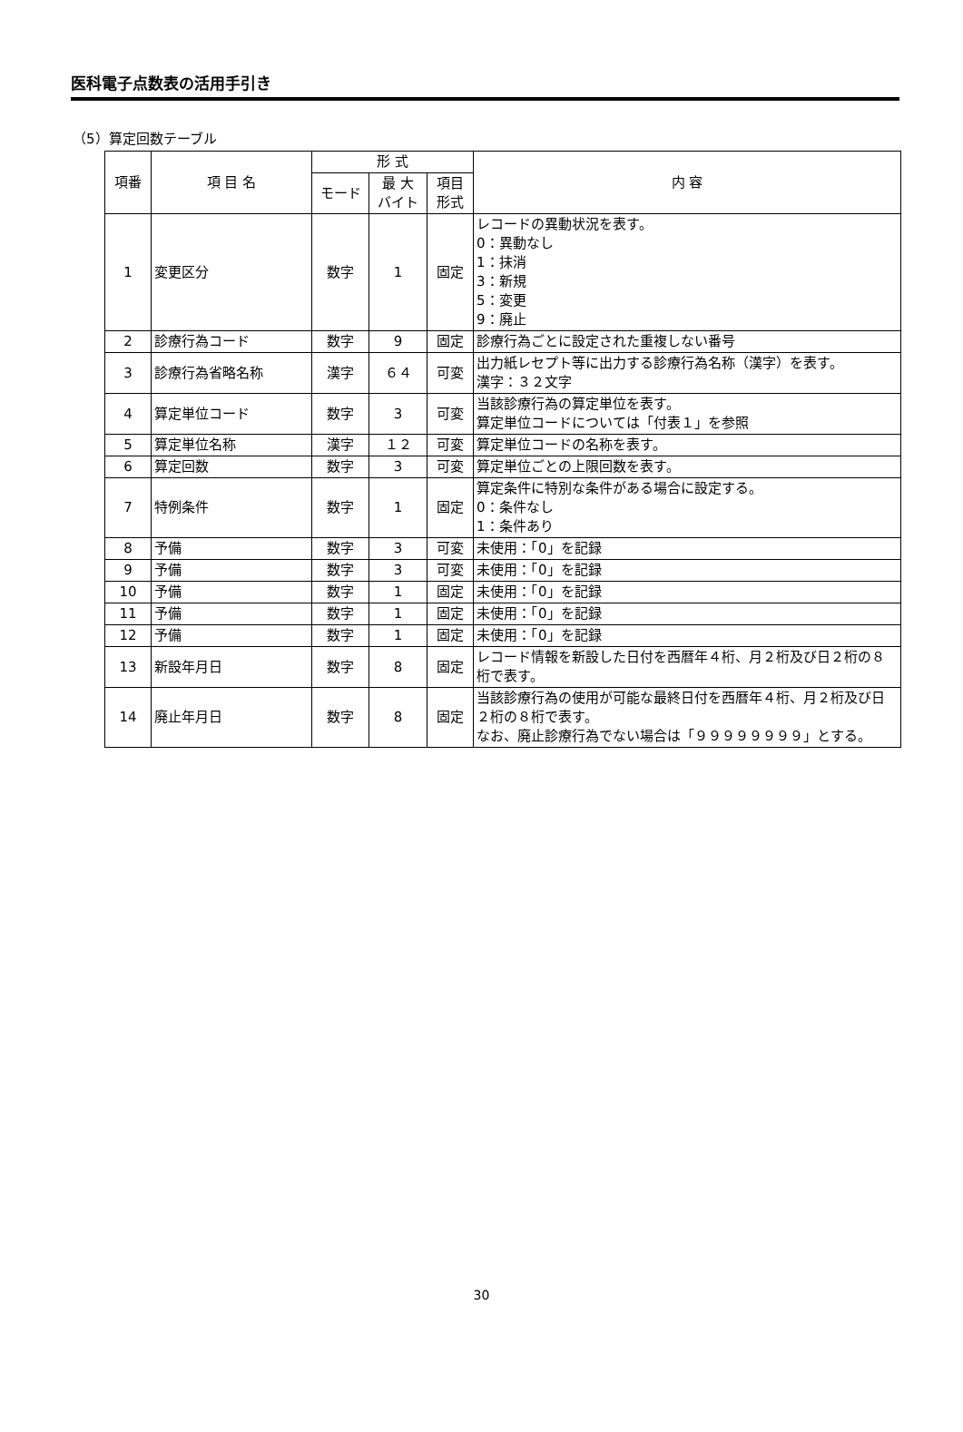医科電子点数表の活用手引き
（5）算定回数テーブル
| 項番 | 項 目 名 | 形 式 | | | 内 容 |
| --- | --- | --- | --- | --- | --- |
| | | モード | 最 大 バイト | 項目 形式 | |
| 1 | 変更区分 | 数字 | 1 | 固定 | レコードの異動状況を表す。 0：異動なし 1：抹消 3：新規 5：変更 9：廃止 |
| 2 | 診療行為コード | 数字 | 9 | 固定 | 診療行為ごとに設定された重複しない番号 |
| 3 | 診療行為省略名称 | 漢字 | ６４ | 可変 | 出力紙レセプト等に出力する診療行為名称（漢字）を表す。 漢字：３２文字 |
| 4 | 算定単位コード | 数字 | 3 | 可変 | 当該診療行為の算定単位を表す。 算定単位コードについては「付表１」を参照 |
| 5 | 算定単位名称 | 漢字 | １２ | 可変 | 算定単位コードの名称を表す。 |
| 6 | 算定回数 | 数字 | 3 | 可変 | 算定単位ごとの上限回数を表す。 |
| 7 | 特例条件 | 数字 | 1 | 固定 | 算定条件に特別な条件がある場合に設定する。 0：条件なし 1：条件あり |
| 8 | 予備 | 数字 | 3 | 可変 | 未使用：「0」を記録 |
| 9 | 予備 | 数字 | 3 | 可変 | 未使用：「0」を記録 |
| 10 | 予備 | 数字 | 1 | 固定 | 未使用：「0」を記録 |
| 11 | 予備 | 数字 | 1 | 固定 | 未使用：「0」を記録 |
| 12 | 予備 | 数字 | 1 | 固定 | 未使用：「0」を記録 |
| 13 | 新設年月日 | 数字 | 8 | 固定 | レコード情報を新設した日付を西暦年４桁、月２桁及び日２桁の８桁で表す。 |
| 14 | 廃止年月日 | 数字 | 8 | 固定 | 当該診療行為の使用が可能な最終日付を西暦年４桁、月２桁及び日２桁の８桁で表す。 なお、廃止診療行為でない場合は「９９９９９９９９」とする。 |
30